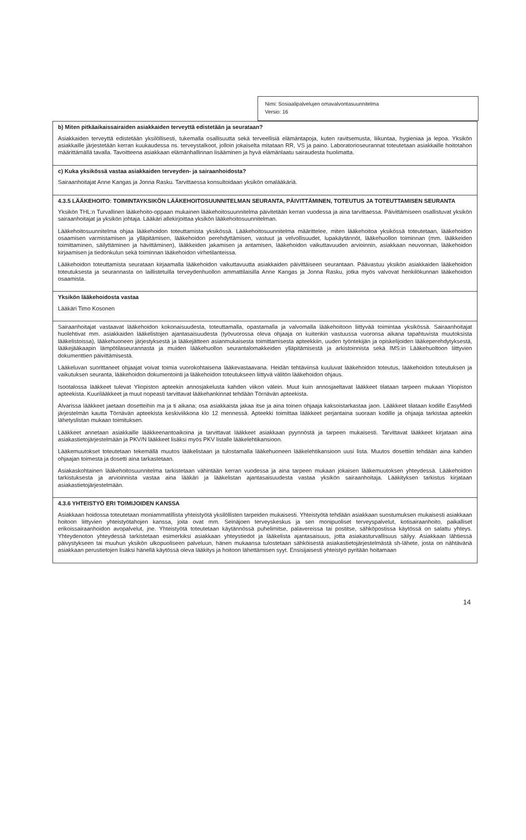Nimi: Sosiaalipalvelujen omavalvontasuunnitelma
Versio: 16
b) Miten pitkäaikaissairaiden asiakkaiden terveyttä edistetään ja seurataan?
Asiakkaiden terveyttä edistetään yksilöllisesti, tukemalla osallisuutta sekä terveellisiä elämäntapoja, kuten ravitsemusta, liikuntaa, hygieniaa ja lepoa. Yksikön asiakkaille järjestetään kerran kuukaudessa ns. terveystalkoot, jolloin jokaiselta mitataan RR, VS ja paino. Laboratorioseurannat toteutetaan asiakkaille hoitotahon määrittämällä tavalla. Tavoitteena asiakkaan elämänhallinnan lisääminen ja hyvä elämänlaatu sairaudesta huolimatta.
c) Kuka yksikössä vastaa asiakkaiden terveyden- ja sairaanhoidosta?
Sairaanhoitajat Anne Kangas ja Jonna Rasku. Tarvittaessa konsultoidaan yksikön omalääkäriä.
4.3.5 LÄÄKEHOITO: TOIMINTAYKSIKÖN LÄÄKEHOITOSUUNNITELMAN SEURANTA, PÄIVITTÄMINEN, TOTEUTUS JA TOTEUTTAMISEN SEURANTA
Yksikön THL:n Turvallinen lääkehoito-oppaan mukainen lääkehoitosuunnitelma päivitetään kerran vuodessa ja aina tarvittaessa. Päivittämiseen osallistuvat yksikön sairaanhoitajat ja yksikön johtaja. Lääkäri allekirjoittaa yksikön lääkehoitosuunnitelman.
Lääkehoitosuunnitelma ohjaa lääkehoidon toteuttamista yksikössä. Lääkehoitosuunnitelma määrittelee, miten lääkehoitoa yksikössä toteutetaan, lääkehoidon osaamisen varmistamisen ja ylläpitämisen, lääkehoidon perehdyttämisen, vastuut ja velvollisuudet, lupakäytännöt, lääkehuollon toiminnan (mm. lääkkeiden toimittaminen, säilyttäminen ja hävittäminen), lääkkeiden jakamisen ja antamisen, lääkehoidon vaikuttavuuden arvioinnin, asiakkaan neuvonnan, lääkehoidon kirjaamisen ja tiedonkulun sekä toiminnan lääkehoidon virhetilanteissa.
Lääkehoidon toteuttamista seurataan kirjaamalla lääkehoidon vaikuttavuutta asiakkaiden päivittäiseen seurantaan. Päävastuu yksikön asiakkaiden lääkehoidon toteutuksesta ja seurannasta on laillistetuilla terveydenhuollon ammattilaisilla Anne Kangas ja Jonna Rasku, jotka myös valvovat henkilökunnan lääkehoidon osaamista.
Yksikön lääkehoidosta vastaa
Lääkäri Timo Kosonen
Sairaanhoitajat vastaavat lääkehoidon kokonaisuudesta, toteuttamalla, opastamalla ja valvomalla lääkehoitoon liittyvää toimintaa yksikössä. Sairaanhoitajat huolehtivat mm. asiakkaiden lääkelistojen ajantasaisuudesta (työvuorossa oleva ohjaaja on kuitenkin vastuussa vuoronsa aikana tapahtuvista muutoksista lääkelistoissa), lääkehuoneen järjestyksestä ja lääkejätteen asianmukaisesta toimittamisesta apteekkiin, uuden työntekijän ja opiskelijoiden lääkeperehdytyksestä, lääkejääkaapin lämpötilaseurannasta ja muiden lääkehuollon seurantalomakkeiden ylläpitämisestä ja arkistoinnista sekä IMS:in Lääkehuoltoon liittyvien dokumenttien päivittämisestä.
Lääkeluvan suorittaneet ohjaajat voivat toimia vuorokohtaisena lääkevastaavana. Heidän tehtäviinsä kuuluvat lääkehoidon toteutus, lääkehoidon toteutuksen ja vaikutuksen seuranta, lääkehoidon dokumentointi ja lääkehoidon toteutukseen liittyvä välitön lääkehoidon ohjaus.
Isootalossa lääkkeet tulevat Yliopiston apteekin annosjakelusta kahden viikon välein. Muut kuin annosjaeltavat lääkkeet tilataan tarpeen mukaan Yliopiston apteekista. Kuurilääkkeet ja muut nopeasti tarvittavat lääkehankinnat tehdään Törnävän apteekista.
Alvarissa lääkkeet jaetaan dosetteihin ma ja ti aikana; osa asiakkaista jakaa itse ja aina toinen ohjaaja kaksoistarkastaa jaon. Lääkkeet tilataan kodille EasyMedi järjestelmän kautta Törnävän apteekista keskiviikkona klo 12 mennessä. Apteekki toimittaa lääkkeet perjantaina suoraan kodille ja ohjaaja tarkistaa apteekin lähetyslistan mukaan toimituksen.
Lääkkeet annetaan asiakkaille lääkkeenantoaikoina ja tarvittavat lääkkeet asiakkaan pyynnöstä ja tarpeen mukaisesti. Tarvittavat lääkkeet kirjataan aina asiakastietojärjestelmään ja PKV/N lääkkeet lisäksi myös PKV listalle lääkelehtikansioon.
Lääkemuutokset toteutetaan tekemällä muutos lääkelistaan ja tulostamalla lääkehuoneen lääkelehtikansioon uusi lista. Muutos dosettiin tehdään aina kahden ohjaajan toimesta ja dosetti aina tarkastetaan.
Asiakaskohtainen lääkehoitosuunnitelma tarkistetaan vähintään kerran vuodessa ja aina tarpeen mukaan jokaisen lääkemuutoksen yhteydessä. Lääkehoidon tarkistuksesta ja arvioinnista vastaa aina lääkäri ja lääkelistan ajantasaisuudesta vastaa yksikön sairaanhoitaja. Lääkityksen tarkistus kirjataan asiakastietojärjestelmään.
4.3.6 YHTEISTYÖ ERI TOIMIJOIDEN KANSSA
Asiakkaan hoidossa toteutetaan moniammatillista yhteistyötä yksilöllisten tarpeiden mukaisesti. Yhteistyötä tehdään asiakkaan suostumuksen mukaisesti asiakkaan hoitoon liittyvien yhteistyötahojen kanssa, joita ovat mm. Seinäjoen terveyskeskus ja sen monipuoliset terveyspalvelut, kotisairaanhoito, paikalliset erikoissairaanhoidon avopalvelut, jne. Yhteistyötä toteutetaan käytännössä puhelimitse, palavereissa tai postitse, sähköpostissa käytössä on salattu yhteys. Yhteydenoton yhteydessä tarkistetaan esimerkiksi asiakkaan yhteystiedot ja lääkelista ajantasaisuus, jotta asiakasturvallisuus säilyy. Asiakkaan lähtiessä päivystykseen tai muuhun yksikön ulkopuoliseen palveluun, hänen mukaansa tulostetaan sähköisestä asiakastietojärjestelmästä sh-lähete, josta on nähtävänä asiakkaan perustietojen lisäksi hänellä käytössä oleva lääkitys ja hoitoon lähettämisen syyt. Ensisijaisesti yhteistyö pyritään hoitamaan
14